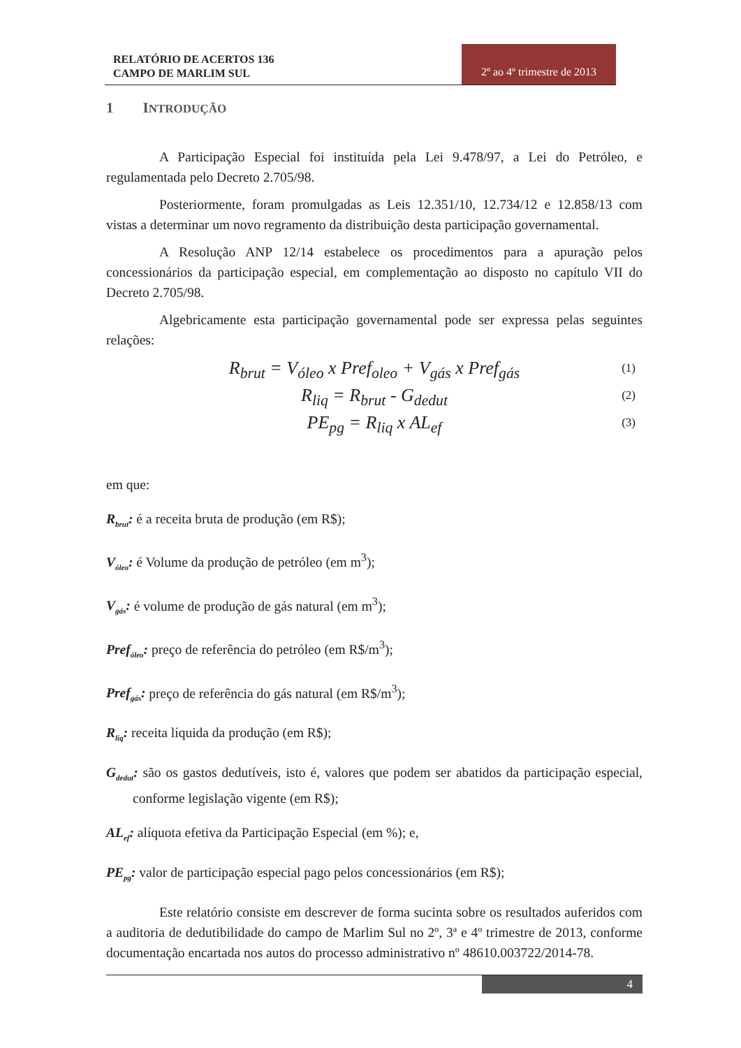RELATÓRIO DE ACERTOS 136
CAMPO DE MARLIM SUL
2º ao 4º trimestre de 2013
1 INTRODUÇÃO
A Participação Especial foi instituída pela Lei 9.478/97, a Lei do Petróleo, e regulamentada pelo Decreto 2.705/98.
Posteriormente, foram promulgadas as Leis 12.351/10, 12.734/12 e 12.858/13 com vistas a determinar um novo regramento da distribuição desta participação governamental.
A Resolução ANP 12/14 estabelece os procedimentos para a apuração pelos concessionários da participação especial, em complementação ao disposto no capítulo VII do Decreto 2.705/98.
Algebricamente esta participação governamental pode ser expressa pelas seguintes relações:
R<sub>brut</sub> = V<sub>óleo</sub> x Pref<sub>oleo</sub> + V<sub>gás</sub> x Pref<sub>gás</sub> (1)
R<sub>liq</sub> = R<sub>brut</sub> - G<sub>dedut</sub> (2)
PE<sub>pg</sub> = R<sub>liq</sub> x AL<sub>ef</sub> (3)
em que:
R<sub>brut</sub>: é a receita bruta de produção (em R$);
V<sub>óleo</sub>: é Volume da produção de petróleo (em m<sup>3</sup>);
V<sub>gás</sub>: é volume de produção de gás natural (em m<sup>3</sup>);
Pref<sub>óleo</sub>: preço de referência do petróleo (em R$/m<sup>3</sup>);
Pref<sub>gás</sub>: preço de referência do gás natural (em R$/m<sup>3</sup>);
R<sub>liq</sub>: receita líquida da produção (em R$);
G<sub>dedut</sub>: são os gastos dedutíveis, isto é, valores que podem ser abatidos da participação especial, conforme legislação vigente (em R$);
AL<sub>ef</sub>: alíquota efetiva da Participação Especial (em %); e,
PE<sub>pg</sub>: valor de participação especial pago pelos concessionários (em R$);
Este relatório consiste em descrever de forma sucinta sobre os resultados auferidos com a auditoria de dedutibilidade do campo de Marlim Sul no 2º, 3ª e 4º trimestre de 2013, conforme documentação encartada nos autos do processo administrativo nº 48610.003722/2014-78.
4